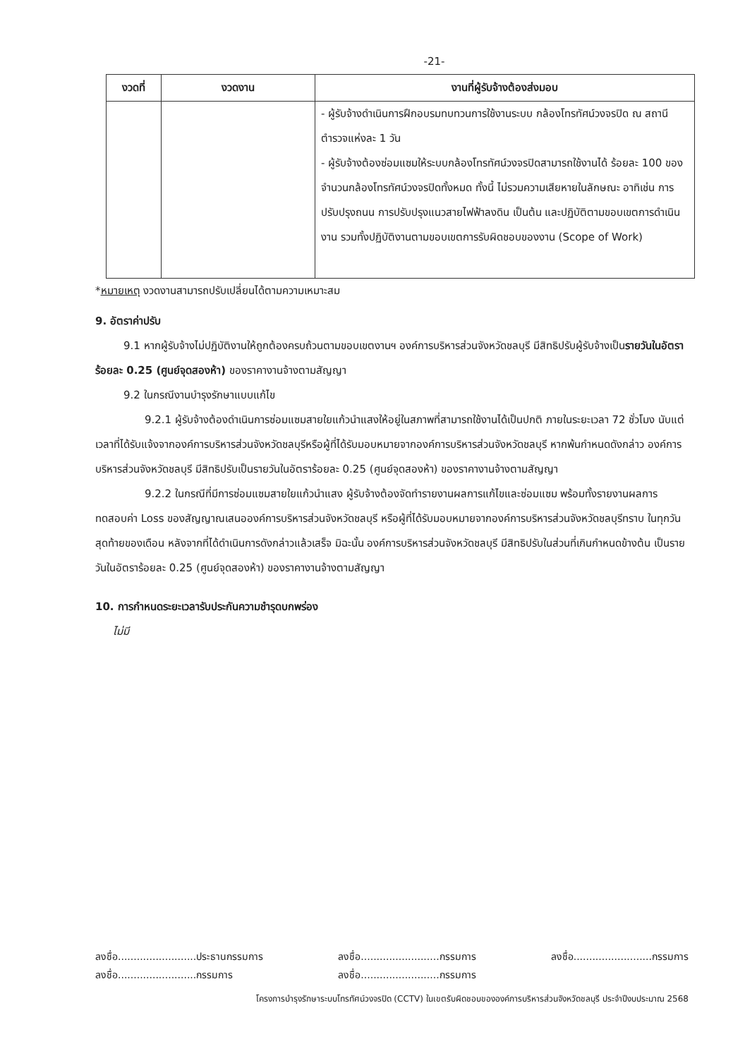-21-
| งวดที่ | งวดงาน | งานที่ผู้รับจ้างต้องส่งมอบ |
| --- | --- | --- |
| | | - ผู้รับจ้างดำเนินการฝึกอบรมทบทวนการใช้งานระบบ กล้องโทรทัศน์วงจรปิด ณ สถานีตำรวจแห่งละ 1 วัน - ผู้รับจ้างต้องซ่อมแซมให้ระบบกล้องโทรทัศน์วงจรปิดสามารถใช้งานได้ ร้อยละ 100 ของจำนวนกล้องโทรทัศน์วงจรปิดทั้งหมด ทั้งนี้ ไม่รวมความเสียหายในลักษณะ อาทิเช่น การปรับปรุงถนน การปรับปรุงแนวสายไฟฟ้าลงดิน เป็นต้น และปฏิบัติตามขอบเขตการดำเนินงาน รวมทั้งปฏิบัติงานตามขอบเขตการรับผิดชอบของงาน (Scope of Work) |
*หมายเหตุ งวดงานสามารถปรับเปลี่ยนได้ตามความเหมาะสม
9. อัตราค่าปรับ
9.1 หากผู้รับจ้างไม่ปฏิบัติงานให้ถูกต้องครบถ้วนตามขอบเขตงานฯ องค์การบริหารส่วนจังหวัดชลบุรี มีสิทธิปรับผู้รับจ้างเป็นรายวันในอัตราร้อยละ 0.25 (ศูนย์จุดสองห้า) ของราคางานจ้างตามสัญญา
9.2 ในกรณีงานบำรุงรักษาแบบแก้ไข
9.2.1 ผู้รับจ้างต้องดำเนินการซ่อมแซมสายใยแก้วนำแสงให้อยู่ในสภาพที่สามารถใช้งานได้เป็นปกติ ภายในระยะเวลา 72 ชั่วโมง นับแต่เวลาที่ได้รับแจ้งจากองค์การบริหารส่วนจังหวัดชลบุรีหรือผู้ที่ได้รับมอบหมายจากองค์การบริหารส่วนจังหวัดชลบุรี หากพ้นกำหนดดังกล่าว องค์การบริหารส่วนจังหวัดชลบุรี มีสิทธิปรับเป็นรายวันในอัตราร้อยละ 0.25 (ศูนย์จุดสองห้า) ของราคางานจ้างตามสัญญา
9.2.2 ในกรณีที่มีการซ่อมแซมสายใยแก้วนำแสง ผู้รับจ้างต้องจัดทำรายงานผลการแก้ไขและซ่อมแซม พร้อมทั้งรายงานผลการทดสอบค่า Loss ของสัญญาณเสนอองค์การบริหารส่วนจังหวัดชลบุรี หรือผู้ที่ได้รับมอบหมายจากองค์การบริหารส่วนจังหวัดชลบุรีทราบ ในทุกวันสุดท้ายของเดือน หลังจากที่ได้ดำเนินการดังกล่าวแล้วเสร็จ มิฉะนั้น องค์การบริหารส่วนจังหวัดชลบุรี มีสิทธิปรับในส่วนที่เกินกำหนดข้างต้น เป็นรายวันในอัตราร้อยละ 0.25 (ศูนย์จุดสองห้า) ของราคางานจ้างตามสัญญา
10. การกำหนดระยะเวลารับประกันความชำรุดบกพร่อง
ไม่มี
ลงชื่อ.........................ประธานกรรมการ
ลงชื่อ.........................กรรมการ
ลงชื่อ.........................กรรมการ
ลงชื่อ.........................กรรมการ
ลงชื่อ.........................กรรมการ
โครงการบำรุงรักษาระบบโทรทัศน์วงจรปิด (CCTV) ในเขตรับผิดชอบขององค์การบริหารส่วนจังหวัดชลบุรี ประจำปีงบประมาณ 2568